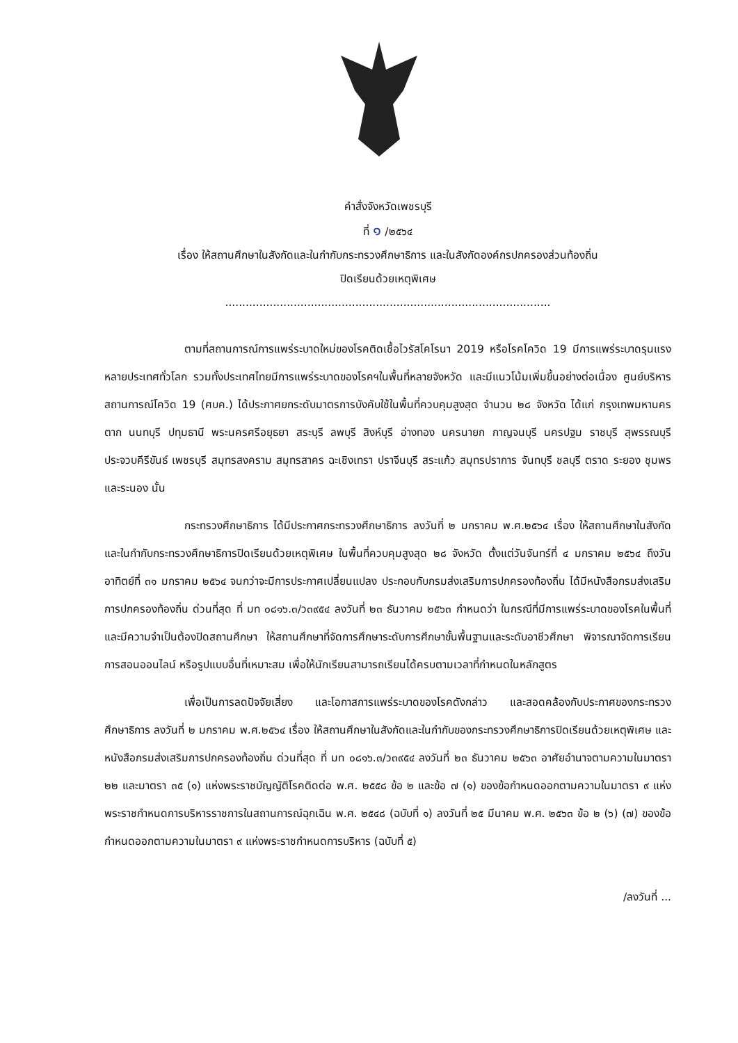คำสั่งจังหวัดเพชรบุรี
ที่ ๑ /๒๕๖๔
เรื่อง ให้สถานศึกษาในสังกัดและในกำกับกระทรวงศึกษาธิการ และในสังกัดองค์กรปกครองส่วนท้องถิ่น
ปิดเรียนด้วยเหตุพิเศษ
...............................................................................................
ตามที่สถานการณ์การแพร่ระบาดใหม่ของโรคติดเชื้อไวรัสโคโรนา 2019 หรือโรคโควิด 19 มีการแพร่ระบาดรุนแรงหลายประเทศทั่วโลก รวมทั้งประเทศไทยมีการแพร่ระบาดของโรคฯในพื้นที่หลายจังหวัด และมีแนวโน้มเพิ่มขึ้นอย่างต่อเนื่อง ศูนย์บริหารสถานการณ์โควิด 19 (ศบค.) ได้ประกาศยกระดับมาตรการบังคับใช้ในพื้นที่ควบคุมสูงสุด จำนวน ๒๘ จังหวัด ได้แก่ กรุงเทพมหานคร ตาก นนทบุรี ปทุมธานี พระนครศรีอยุธยา สระบุรี ลพบุรี สิงห์บุรี อ่างทอง นครนายก กาญจนบุรี นครปฐม ราชบุรี สุพรรณบุรี ประจวบคีรีขันธ์ เพชรบุรี สมุทรสงคราม สมุทรสาคร ฉะเชิงเทรา ปราจีนบุรี สระแก้ว สมุทรปราการ จันทบุรี ชลบุรี ตราด ระยอง ชุมพร และระนอง นั้น
กระทรวงศึกษาธิการ ได้มีประกาศกระทรวงศึกษาธิการ ลงวันที่ ๒ มกราคม พ.ศ.๒๕๖๔ เรื่อง ให้สถานศึกษาในสังกัดและในกำกับกระทรวงศึกษาธิการปิดเรียนด้วยเหตุพิเศษ ในพื้นที่ควบคุมสูงสุด ๒๘ จังหวัด ตั้งแต่วันจันทร์ที่ ๔ มกราคม ๒๕๖๔ ถึงวันอาทิตย์ที่ ๓๑ มกราคม ๒๕๖๔ จนกว่าจะมีการประกาศเปลี่ยนแปลง ประกอบกับกรมส่งเสริมการปกครองท้องถิ่น ได้มีหนังสือกรมส่งเสริมการปกครองท้องถิ่น ด่วนที่สุด ที่ มท ๐๘๑๖.๓/ว๓๙๕๔ ลงวันที่ ๒๓ ธันวาคม ๒๕๖๓ กำหนดว่า ในกรณีที่มีการแพร่ระบาดของโรคในพื้นที่และมีความจำเป็นต้องปิดสถานศึกษา ให้สถานศึกษาที่จัดการศึกษาระดับการศึกษาขั้นพื้นฐานและระดับอาชีวศึกษา พิจารณาจัดการเรียนการสอนออนไลน์ หรือรูปแบบอื่นที่เหมาะสม เพื่อให้นักเรียนสามารถเรียนได้ครบตามเวลาที่กำหนดในหลักสูตร
เพื่อเป็นการลดปัจจัยเสี่ยง และโอกาสการแพร่ระบาดของโรคดังกล่าว และสอดคล้องกับประกาศของกระทรวงศึกษาธิการ ลงวันที่ ๒ มกราคม พ.ศ.๒๕๖๔ เรื่อง ให้สถานศึกษาในสังกัดและในกำกับของกระทรวงศึกษาธิการปิดเรียนด้วยเหตุพิเศษ และหนังสือกรมส่งเสริมการปกครองท้องถิ่น ด่วนที่สุด ที่ มท ๐๘๑๖.๓/ว๓๙๕๔ ลงวันที่ ๒๓ ธันวาคม ๒๕๖๓ อาศัยอำนาจตามความในมาตรา ๒๒ และมาตรา ๓๕ (๑) แห่งพระราชบัญญัติโรคติดต่อ พ.ศ. ๒๕๕๘ ข้อ ๒ และข้อ ๗ (๑) ของข้อกำหนดออกตามความในมาตรา ๙ แห่งพระราชกำหนดการบริหารราชการในสถานการณ์ฉุกเฉิน พ.ศ. ๒๕๔๘ (ฉบับที่ ๑) ลงวันที่ ๒๕ มีนาคม พ.ศ. ๒๕๖๓ ข้อ ๒ (๖) (๗) ของข้อกำหนดออกตามความในมาตรา ๙ แห่งพระราชกำหนดการบริหาร (ฉบับที่ ๕)
/ลงวันที่ ...